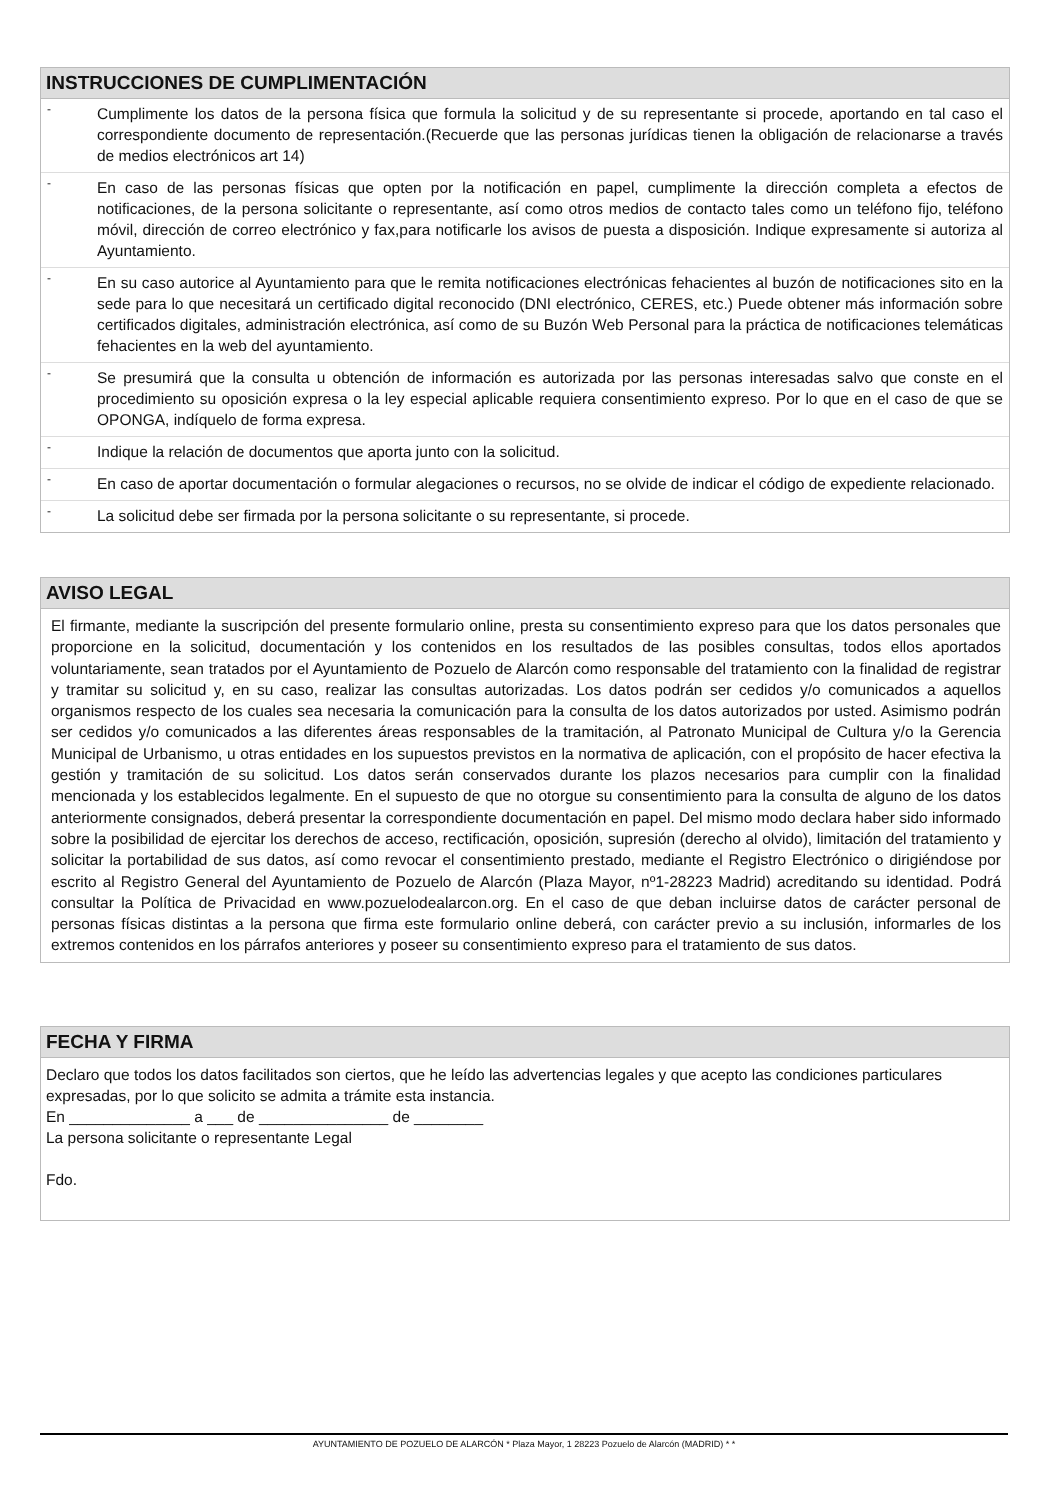INSTRUCCIONES DE CUMPLIMENTACIÓN
- Cumplimente los datos de la persona física que formula la solicitud y de su representante si procede, aportando en tal caso el correspondiente documento de representación.(Recuerde que las personas jurídicas tienen la obligación de relacionarse a través de medios electrónicos art 14)
- En caso de las personas físicas que opten por la notificación en papel, cumplimente la dirección completa a efectos de notificaciones, de la persona solicitante o representante, así como otros medios de contacto tales como un teléfono fijo, teléfono móvil, dirección de correo electrónico y fax,para notificarle los avisos de puesta a disposición. Indique expresamente si autoriza al Ayuntamiento.
- En su caso autorice al Ayuntamiento para que le remita notificaciones electrónicas fehacientes al buzón de notificaciones sito en la sede para lo que necesitará un certificado digital reconocido (DNI electrónico, CERES, etc.) Puede obtener más información sobre certificados digitales, administración electrónica, así como de su Buzón Web Personal para la práctica de notificaciones telemáticas fehacientes en la web del ayuntamiento.
- Se presumirá que la consulta u obtención de información es autorizada por las personas interesadas salvo que conste en el procedimiento su oposición expresa o la ley especial aplicable requiera consentimiento expreso. Por lo que en el caso de que se OPONGA, indíquelo de forma expresa.
- Indique la relación de documentos que aporta junto con la solicitud.
- En caso de aportar documentación o formular alegaciones o recursos, no se olvide de indicar el código de expediente relacionado.
- La solicitud debe ser firmada por la persona solicitante o su representante, si procede.
AVISO LEGAL
El firmante, mediante la suscripción del presente formulario online, presta su consentimiento expreso para que los datos personales que proporcione en la solicitud, documentación y los contenidos en los resultados de las posibles consultas, todos ellos aportados voluntariamente, sean tratados por el Ayuntamiento de Pozuelo de Alarcón como responsable del tratamiento con la finalidad de registrar y tramitar su solicitud y, en su caso, realizar las consultas autorizadas. Los datos podrán ser cedidos y/o comunicados a aquellos organismos respecto de los cuales sea necesaria la comunicación para la consulta de los datos autorizados por usted. Asimismo podrán ser cedidos y/o comunicados a las diferentes áreas responsables de la tramitación, al Patronato Municipal de Cultura y/o la Gerencia Municipal de Urbanismo, u otras entidades en los supuestos previstos en la normativa de aplicación, con el propósito de hacer efectiva la gestión y tramitación de su solicitud. Los datos serán conservados durante los plazos necesarios para cumplir con la finalidad mencionada y los establecidos legalmente. En el supuesto de que no otorgue su consentimiento para la consulta de alguno de los datos anteriormente consignados, deberá presentar la correspondiente documentación en papel. Del mismo modo declara haber sido informado sobre la posibilidad de ejercitar los derechos de acceso, rectificación, oposición, supresión (derecho al olvido), limitación del tratamiento y solicitar la portabilidad de sus datos, así como revocar el consentimiento prestado, mediante el Registro Electrónico o dirigiéndose por escrito al Registro General del Ayuntamiento de Pozuelo de Alarcón (Plaza Mayor, nº1-28223 Madrid) acreditando su identidad. Podrá consultar la Política de Privacidad en www.pozuelodealarcon.org. En el caso de que deban incluirse datos de carácter personal de personas físicas distintas a la persona que firma este formulario online deberá, con carácter previo a su inclusión, informarles de los extremos contenidos en los párrafos anteriores y poseer su consentimiento expreso para el tratamiento de sus datos.
FECHA Y FIRMA
Declaro que todos los datos facilitados son ciertos, que he leído las advertencias legales y que acepto las condiciones particulares expresadas, por lo que solicito se admita a trámite esta instancia.
En ______________ a ___ de _______________ de ________
La persona solicitante o representante Legal
Fdo.
AYUNTAMIENTO DE POZUELO DE ALARCÓN * Plaza Mayor, 1 28223 Pozuelo de Alarcón (MADRID) * *